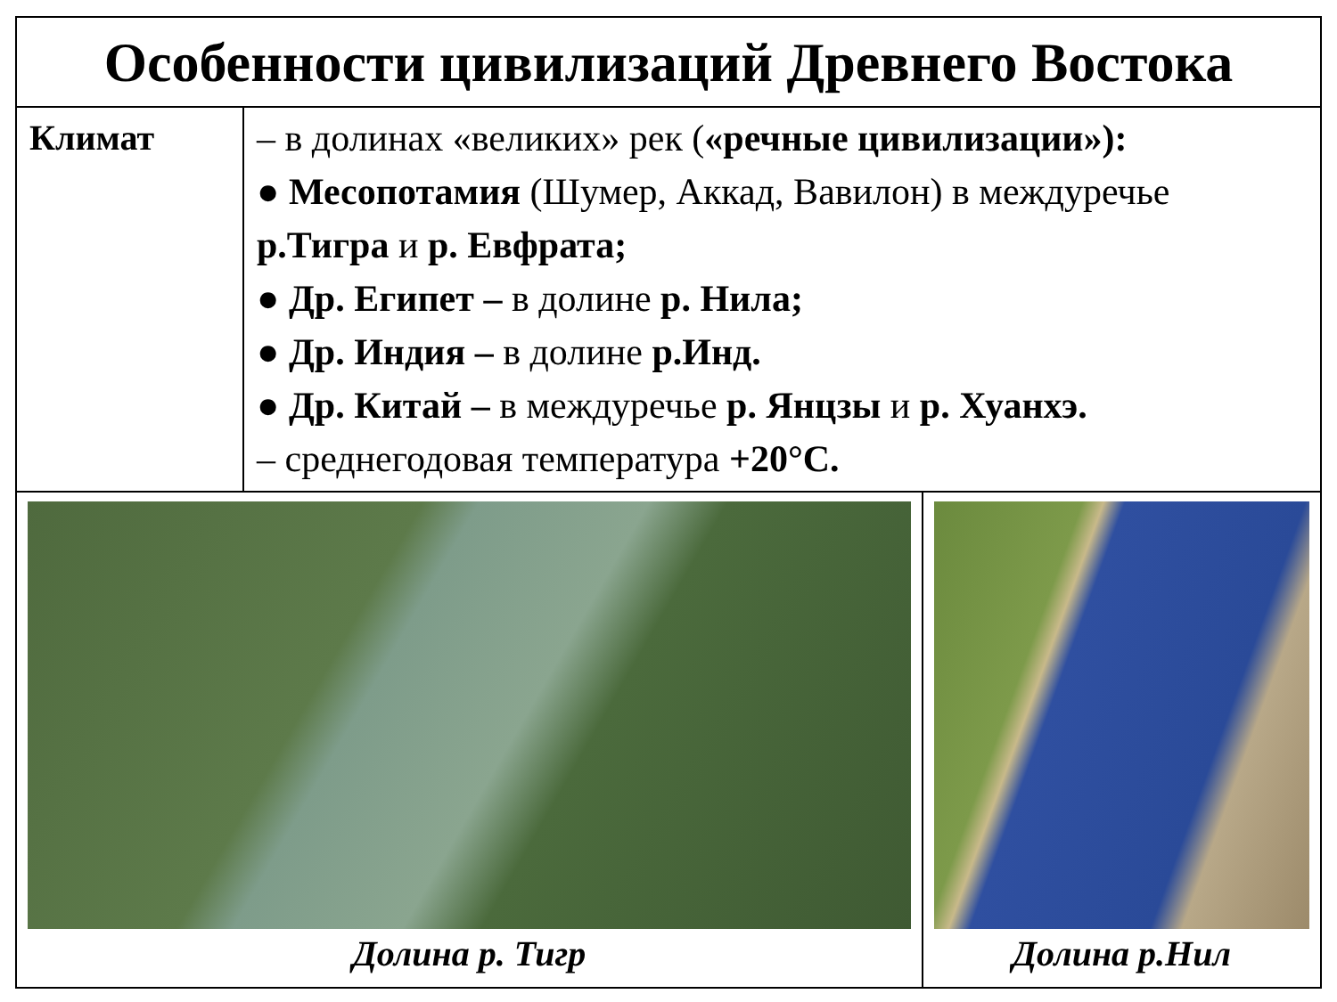| Особенности цивилизаций Древнего Востока | | |
| Климат | – в долинах «великих» рек ( «речные цивилизации»): ● Месопотамия (Шумер, Аккад, Вавилон) в междуречье р.Тигра и р. Евфрата; ● Др. Египет – в долине р. Нила; ● Др. Индия – в долине р.Инд. ● Др. Китай – в междуречье р. Янцзы и р. Хуанхэ. – среднегодовая температура +20°С. | |
| Долина р. Тигр | | Долина р.Нил |